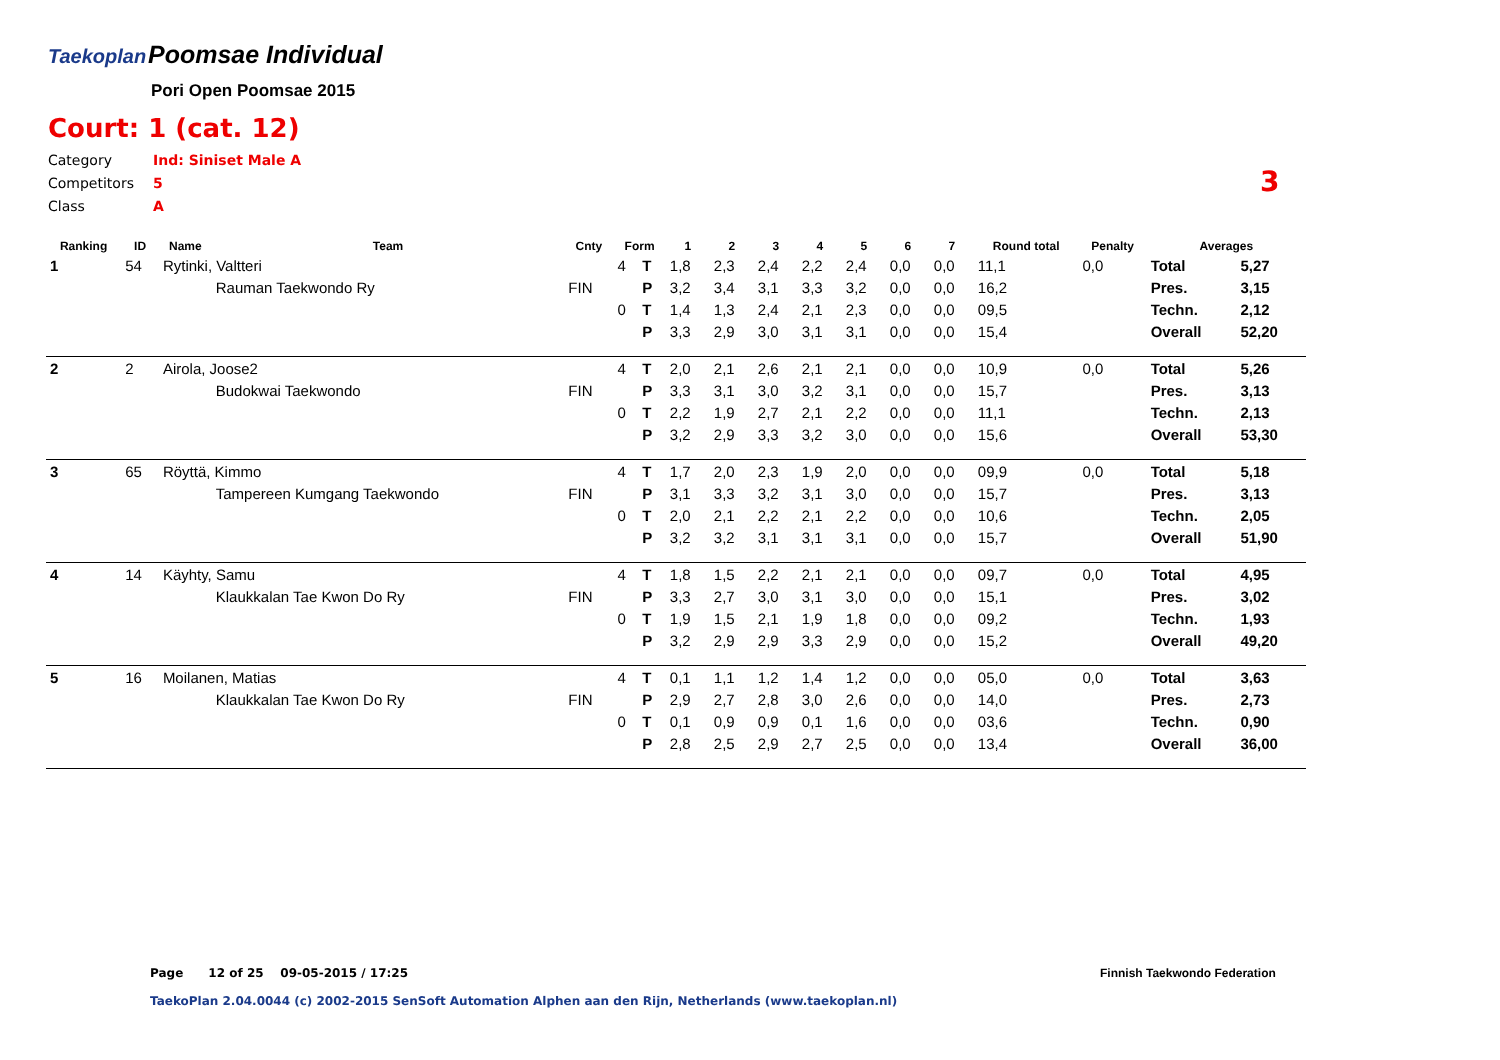Taekoplan Poomsae Individual
Pori Open Poomsae 2015
Court: 1 (cat. 12)
Category Ind: Siniset Male A
Competitors 5
Class A
3
| Ranking | ID | Name | Team | Cnty | Form | | 1 | 2 | 3 | 4 | 5 | 6 | 7 | Round total | Penalty | Averages | |
| --- | --- | --- | --- | --- | --- | --- | --- | --- | --- | --- | --- | --- | --- | --- | --- | --- | --- |
| 1 | 54 | Rytinki, Valtteri | | | 4 | T | 1,8 | 2,3 | 2,4 | 2,2 | 2,4 | 0,0 | 0,0 | 11,1 | 0,0 | Total | 5,27 |
| | | | Rauman Taekwondo Ry | FIN | | P | 3,2 | 3,4 | 3,1 | 3,3 | 3,2 | 0,0 | 0,0 | 16,2 | | Pres. | 3,15 |
| | | | | | 0 | T | 1,4 | 1,3 | 2,4 | 2,1 | 2,3 | 0,0 | 0,0 | 09,5 | | Techn. | 2,12 |
| | | | | | | P | 3,3 | 2,9 | 3,0 | 3,1 | 3,1 | 0,0 | 0,0 | 15,4 | | Overall | 52,20 |
| 2 | 2 | Airola, Joose2 | | | 4 | T | 2,0 | 2,1 | 2,6 | 2,1 | 2,1 | 0,0 | 0,0 | 10,9 | 0,0 | Total | 5,26 |
| | | | Budokwai Taekwondo | FIN | | P | 3,3 | 3,1 | 3,0 | 3,2 | 3,1 | 0,0 | 0,0 | 15,7 | | Pres. | 3,13 |
| | | | | | 0 | T | 2,2 | 1,9 | 2,7 | 2,1 | 2,2 | 0,0 | 0,0 | 11,1 | | Techn. | 2,13 |
| | | | | | | P | 3,2 | 2,9 | 3,3 | 3,2 | 3,0 | 0,0 | 0,0 | 15,6 | | Overall | 53,30 |
| 3 | 65 | Röyttä, Kimmo | | | 4 | T | 1,7 | 2,0 | 2,3 | 1,9 | 2,0 | 0,0 | 0,0 | 09,9 | 0,0 | Total | 5,18 |
| | | | Tampereen Kumgang Taekwondo | FIN | | P | 3,1 | 3,3 | 3,2 | 3,1 | 3,0 | 0,0 | 0,0 | 15,7 | | Pres. | 3,13 |
| | | | | | 0 | T | 2,0 | 2,1 | 2,2 | 2,1 | 2,2 | 0,0 | 0,0 | 10,6 | | Techn. | 2,05 |
| | | | | | | P | 3,2 | 3,2 | 3,1 | 3,1 | 3,1 | 0,0 | 0,0 | 15,7 | | Overall | 51,90 |
| 4 | 14 | Käyhty, Samu | | | 4 | T | 1,8 | 1,5 | 2,2 | 2,1 | 2,1 | 0,0 | 0,0 | 09,7 | 0,0 | Total | 4,95 |
| | | | Klaukkalan Tae Kwon Do Ry | FIN | | P | 3,3 | 2,7 | 3,0 | 3,1 | 3,0 | 0,0 | 0,0 | 15,1 | | Pres. | 3,02 |
| | | | | | 0 | T | 1,9 | 1,5 | 2,1 | 1,9 | 1,8 | 0,0 | 0,0 | 09,2 | | Techn. | 1,93 |
| | | | | | | P | 3,2 | 2,9 | 2,9 | 3,3 | 2,9 | 0,0 | 0,0 | 15,2 | | Overall | 49,20 |
| 5 | 16 | Moilanen, Matias | | | 4 | T | 0,1 | 1,1 | 1,2 | 1,4 | 1,2 | 0,0 | 0,0 | 05,0 | 0,0 | Total | 3,63 |
| | | | Klaukkalan Tae Kwon Do Ry | FIN | | P | 2,9 | 2,7 | 2,8 | 3,0 | 2,6 | 0,0 | 0,0 | 14,0 | | Pres. | 2,73 |
| | | | | | 0 | T | 0,1 | 0,9 | 0,9 | 0,1 | 1,6 | 0,0 | 0,0 | 03,6 | | Techn. | 0,90 |
| | | | | | | P | 2,8 | 2,5 | 2,9 | 2,7 | 2,5 | 0,0 | 0,0 | 13,4 | | Overall | 36,00 |
Page 12 of 25 09-05-2015 / 17:25
Finnish Taekwondo Federation
TaekoPlan 2.04.0044 (c) 2002-2015 SenSoft Automation Alphen aan den Rijn, Netherlands (www.taekoplan.nl)